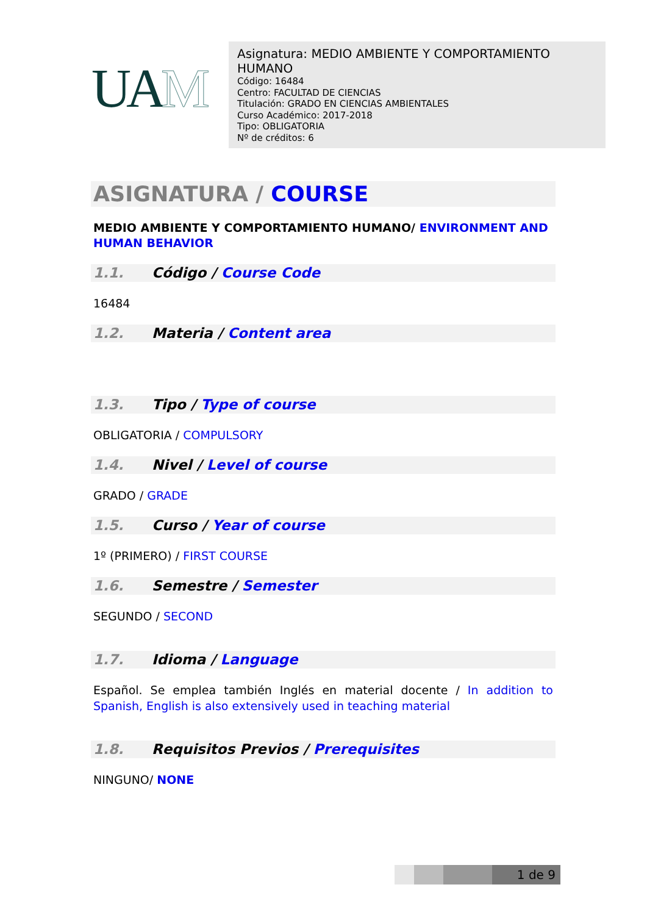UAM
Asignatura: MEDIO AMBIENTE Y COMPORTAMIENTO HUMANO
Código: 16484
Centro: FACULTAD DE CIENCIAS
Titulación: GRADO EN CIENCIAS AMBIENTALES
Curso Académico: 2017-2018
Tipo: OBLIGATORIA
Nº de créditos: 6
ASIGNATURA / COURSE
MEDIO AMBIENTE Y COMPORTAMIENTO HUMANO/ ENVIRONMENT AND HUMAN BEHAVIOR
1.1. Código / Course Code
16484
1.2. Materia / Content area
1.3. Tipo / Type of course
OBLIGATORIA / COMPULSORY
1.4. Nivel / Level of course
GRADO / GRADE
1.5. Curso / Year of course
1º (PRIMERO) / FIRST COURSE
1.6. Semestre / Semester
SEGUNDO / SECOND
1.7. Idioma / Language
Español. Se emplea también Inglés en material docente / In addition to Spanish, English is also extensively used in teaching material
1.8. Requisitos Previos / Prerequisites
NINGUNO/ NONE
1 de 9